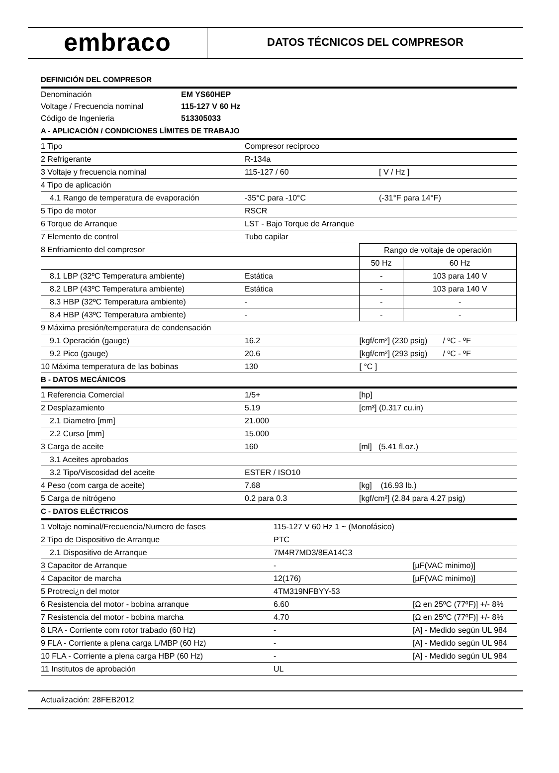embraco
DATOS TÉCNICOS DEL COMPRESOR
DEFINICIÓN DEL COMPRESOR
| Denominación | EM YS60HEP |
| Voltage / Frecuencia nominal | 115-127 V 60 Hz |
| Código de Ingenieria | 513305033 |
A - APLICACIÓN / CONDICIONES LÍMITES DE TRABAJO
| 1 Tipo | Compresor recíproco | |
| 2 Refrigerante | R-134a | |
| 3 Voltaje y frecuencia nominal | 115-127 / 60 | [ V / Hz ] |
| 4 Tipo de aplicación | | |
| 4.1 Rango de temperatura de evaporación | -35°C para -10°C | (-31°F para 14°F) |
| 5 Tipo de motor | RSCR | |
| 6 Torque de Arranque | LST - Bajo Torque de Arranque | |
| 7 Elemento de control | Tubo capilar | |
| 8 Enfriamiento del compresor | | Rango de voltaje de operación | |
| | | 50 Hz | 60 Hz |
| 8.1 LBP (32ºC Temperatura ambiente) | Estática | - | 103 para 140 V |
| 8.2 LBP (43ºC Temperatura ambiente) | Estática | - | 103 para 140 V |
| 8.3 HBP (32ºC Temperatura ambiente) | - | - | - |
| 8.4 HBP (43ºC Temperatura ambiente) | - | - | - |
| 9 Máxima presión/temperatura de condensación | | | |
| 9.1 Operación (gauge) | 16.2 | [kgf/cm²] (230 psig) / ºC - ºF | |
| 9.2 Pico (gauge) | 20.6 | [kgf/cm²] (293 psig) / ºC - ºF | |
| 10 Máxima temperatura de las bobinas | 130 | [ °C ] | |
B - DATOS MECÁNICOS
| 1 Referencia Comercial | 1/5+ | [hp] |
| 2 Desplazamiento | 5.19 | [cm³] (0.317 cu.in) |
| 2.1 Diametro [mm] | 21.000 | |
| 2.2 Curso [mm] | 15.000 | |
| 3 Carga de aceite | 160 | [ml] (5.41 fl.oz.) |
| 3.1 Aceites aprobados | | |
| 3.2 Tipo/Viscosidad del aceite | ESTER / ISO10 | |
| 4 Peso (com carga de aceite) | 7.68 | [kg] (16.93 lb.) |
| 5 Carga de nitrógeno | 0.2 para 0.3 | [kgf/cm²] (2.84 para 4.27 psig) |
C - DATOS ELÉCTRICOS
| 1 Voltaje nominal/Frecuencia/Numero de fases | 115-127 V 60 Hz 1 ~ (Monofásico) | |
| 2 Tipo de Dispositivo de Arranque | PTC | |
| 2.1 Dispositivo de Arranque | 7M4R7MD3/8EA14C3 | |
| 3 Capacitor de Arranque | - | [µF(VAC minimo)] |
| 4 Capacitor de marcha | 12(176) | [µF(VAC minimo)] |
| 5 Protreci¿n del motor | 4TM319NFBYY-53 | |
| 6 Resistencia del motor - bobina arranque | 6.60 | [Ω en 25ºC (77ºF)] +/- 8% |
| 7 Resistencia del motor - bobina marcha | 4.70 | [Ω en 25ºC (77ºF)] +/- 8% |
| 8 LRA - Corriente com rotor trabado (60 Hz) | - | [A] - Medido según UL 984 |
| 9 FLA - Corriente a plena carga L/MBP (60 Hz) | - | [A] - Medido según UL 984 |
| 10 FLA - Corriente a plena carga HBP (60 Hz) | - | [A] - Medido según UL 984 |
| 11 Institutos de aprobación | UL | |
Actualización: 28FEB2012